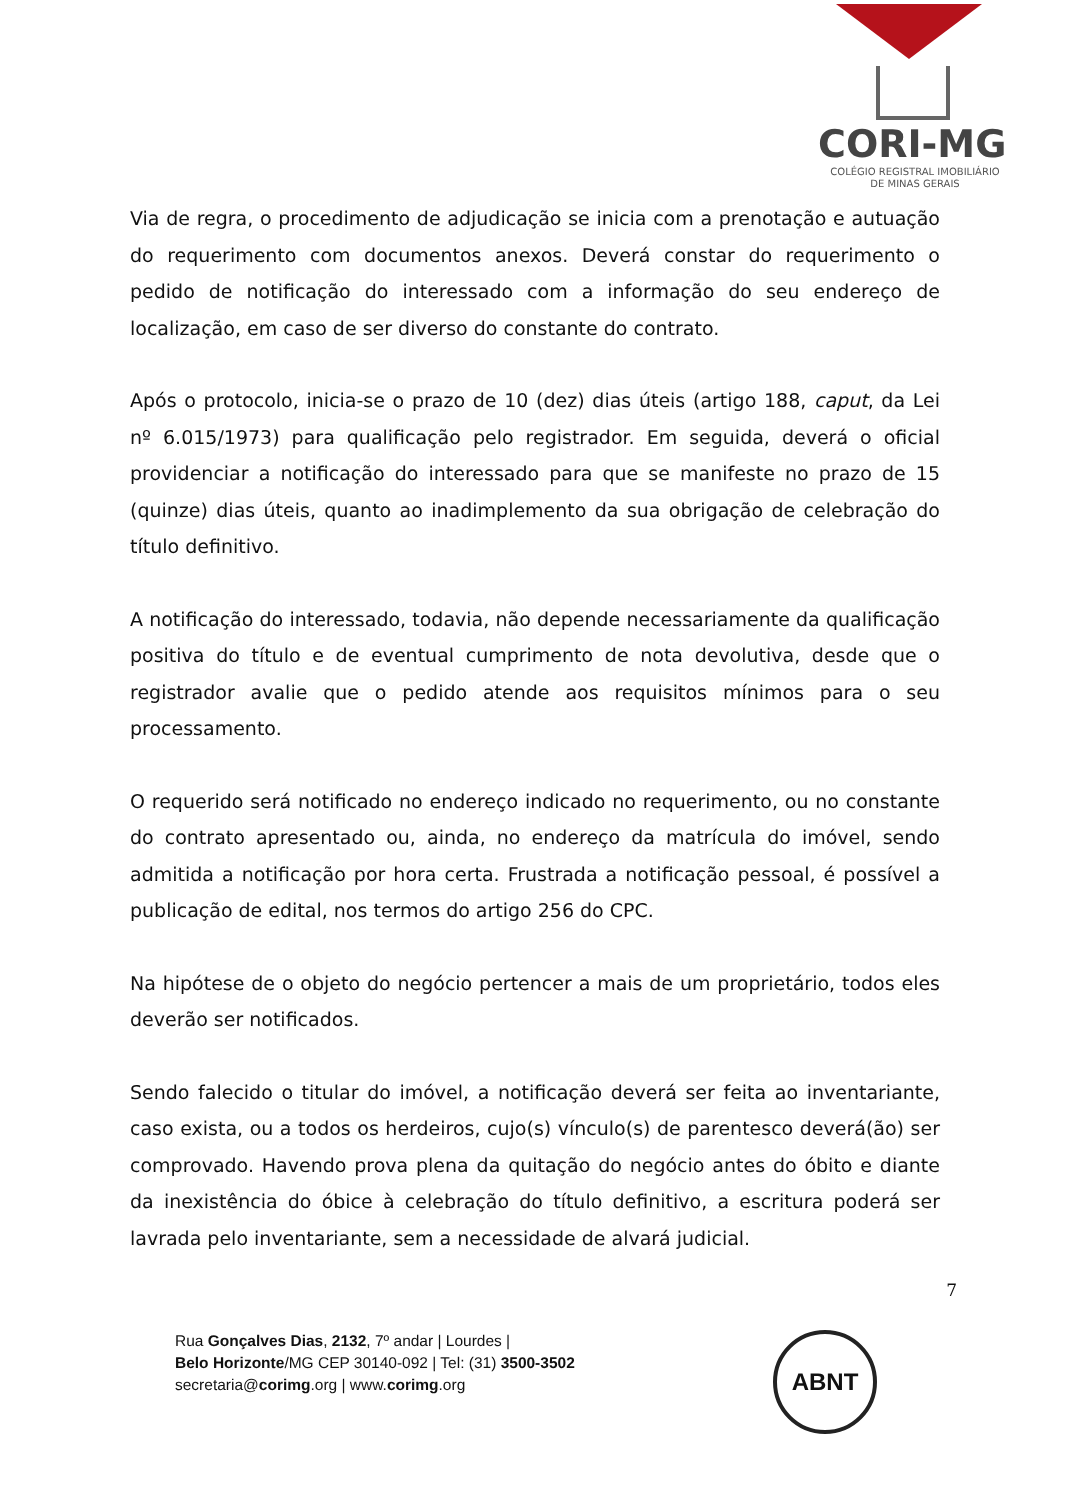CORI-MG
COLÉGIO REGISTRAL IMOBILIÁRIO
DE MINAS GERAIS
Via de regra, o procedimento de adjudicação se inicia com a prenotação e autuação do requerimento com documentos anexos. Deverá constar do requerimento o pedido de notificação do interessado com a informação do seu endereço de localização, em caso de ser diverso do constante do contrato.
Após o protocolo, inicia-se o prazo de 10 (dez) dias úteis (artigo 188, caput, da Lei nº 6.015/1973) para qualificação pelo registrador. Em seguida, deverá o oficial providenciar a notificação do interessado para que se manifeste no prazo de 15 (quinze) dias úteis, quanto ao inadimplemento da sua obrigação de celebração do título definitivo.
A notificação do interessado, todavia, não depende necessariamente da qualificação positiva do título e de eventual cumprimento de nota devolutiva, desde que o registrador avalie que o pedido atende aos requisitos mínimos para o seu processamento.
O requerido será notificado no endereço indicado no requerimento, ou no constante do contrato apresentado ou, ainda, no endereço da matrícula do imóvel, sendo admitida a notificação por hora certa. Frustrada a notificação pessoal, é possível a publicação de edital, nos termos do artigo 256 do CPC.
Na hipótese de o objeto do negócio pertencer a mais de um proprietário, todos eles deverão ser notificados.
Sendo falecido o titular do imóvel, a notificação deverá ser feita ao inventariante, caso exista, ou a todos os herdeiros, cujo(s) vínculo(s) de parentesco deverá(ão) ser comprovado. Havendo prova plena da quitação do negócio antes do óbito e diante da inexistência do óbice à celebração do título definitivo, a escritura poderá ser lavrada pelo inventariante, sem a necessidade de alvará judicial.
7
Rua Gonçalves Dias, 2132, 7º andar | Lourdes |
Belo Horizonte/MG CEP 30140-092 | Tel: (31) 3500-3502
secretaria@corimg.org | www.corimg.org
ABNT